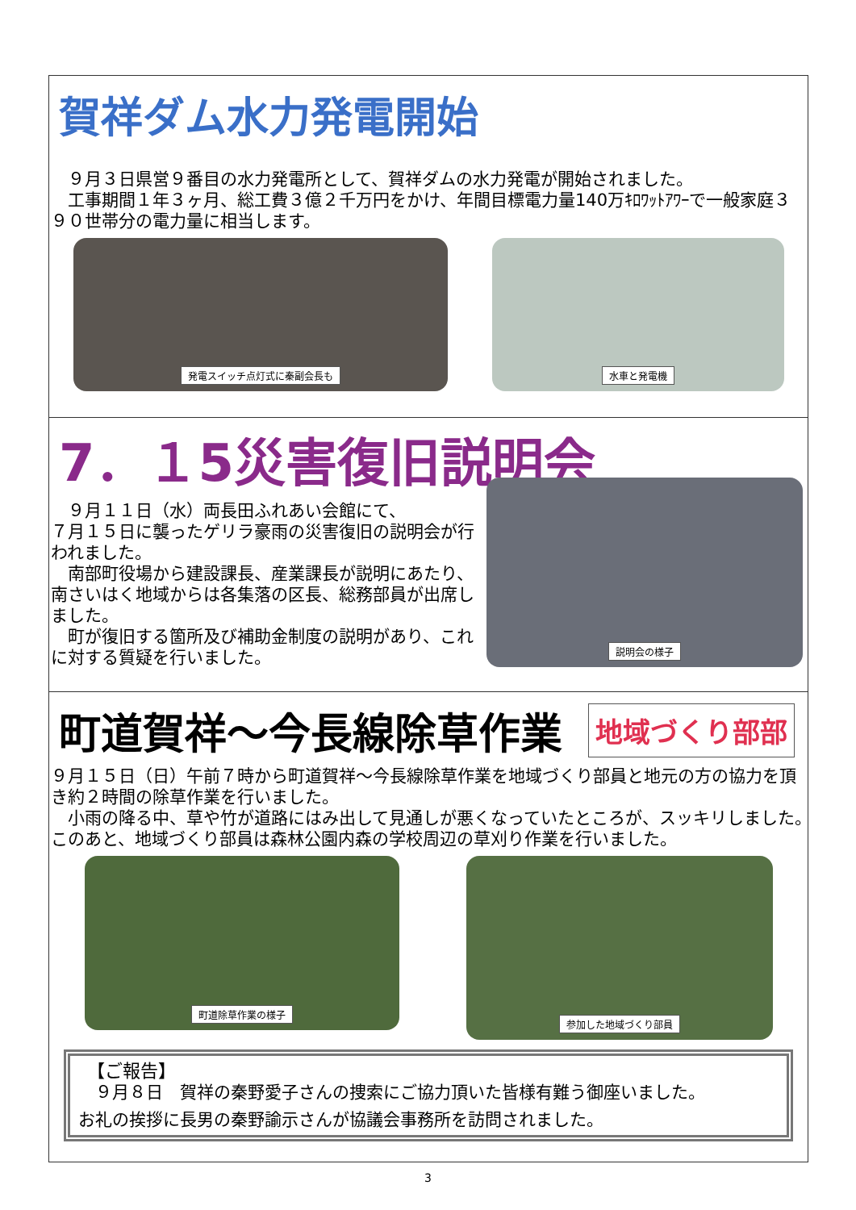賀祥ダム水力発電開始
　９月３日県営９番目の水力発電所として、賀祥ダムの水力発電が開始されました。
　工事期間１年３ヶ月、総工費３億２千万円をかけ、年間目標電力量140万ｷﾛﾜｯﾄｱﾜｰで一般家庭３９０世帯分の電力量に相当します。
発電スイッチ点灯式に秦副会長も 水車と発電機
7．１5災害復旧説明会
　９月１１日（水）両長田ふれあい会館にて、
７月１５日に襲ったゲリラ豪雨の災害復旧の説明会が行われました。
　南部町役場から建設課長、産業課長が説明にあたり、南さいはく地域からは各集落の区長、総務部員が出席しました。
　町が復旧する箇所及び補助金制度の説明があり、これに対する質疑を行いました。
説明会の様子
町道賀祥～今長線除草作業
地域づくり部部
９月１５日（日）午前７時から町道賀祥～今長線除草作業を地域づくり部員と地元の方の協力を頂き約２時間の除草作業を行いました。
　小雨の降る中、草や竹が道路にはみ出して見通しが悪くなっていたところが、スッキリしました。　このあと、地域づくり部員は森林公園内森の学校周辺の草刈り作業を行いました。
町道除草作業の様子
参加した地域づくり部員
　【ご報告】
　９月８日　賀祥の秦野愛子さんの捜索にご協力頂いた皆様有難う御座いました。
お礼の挨拶に長男の秦野諭示さんが協議会事務所を訪問されました。
3